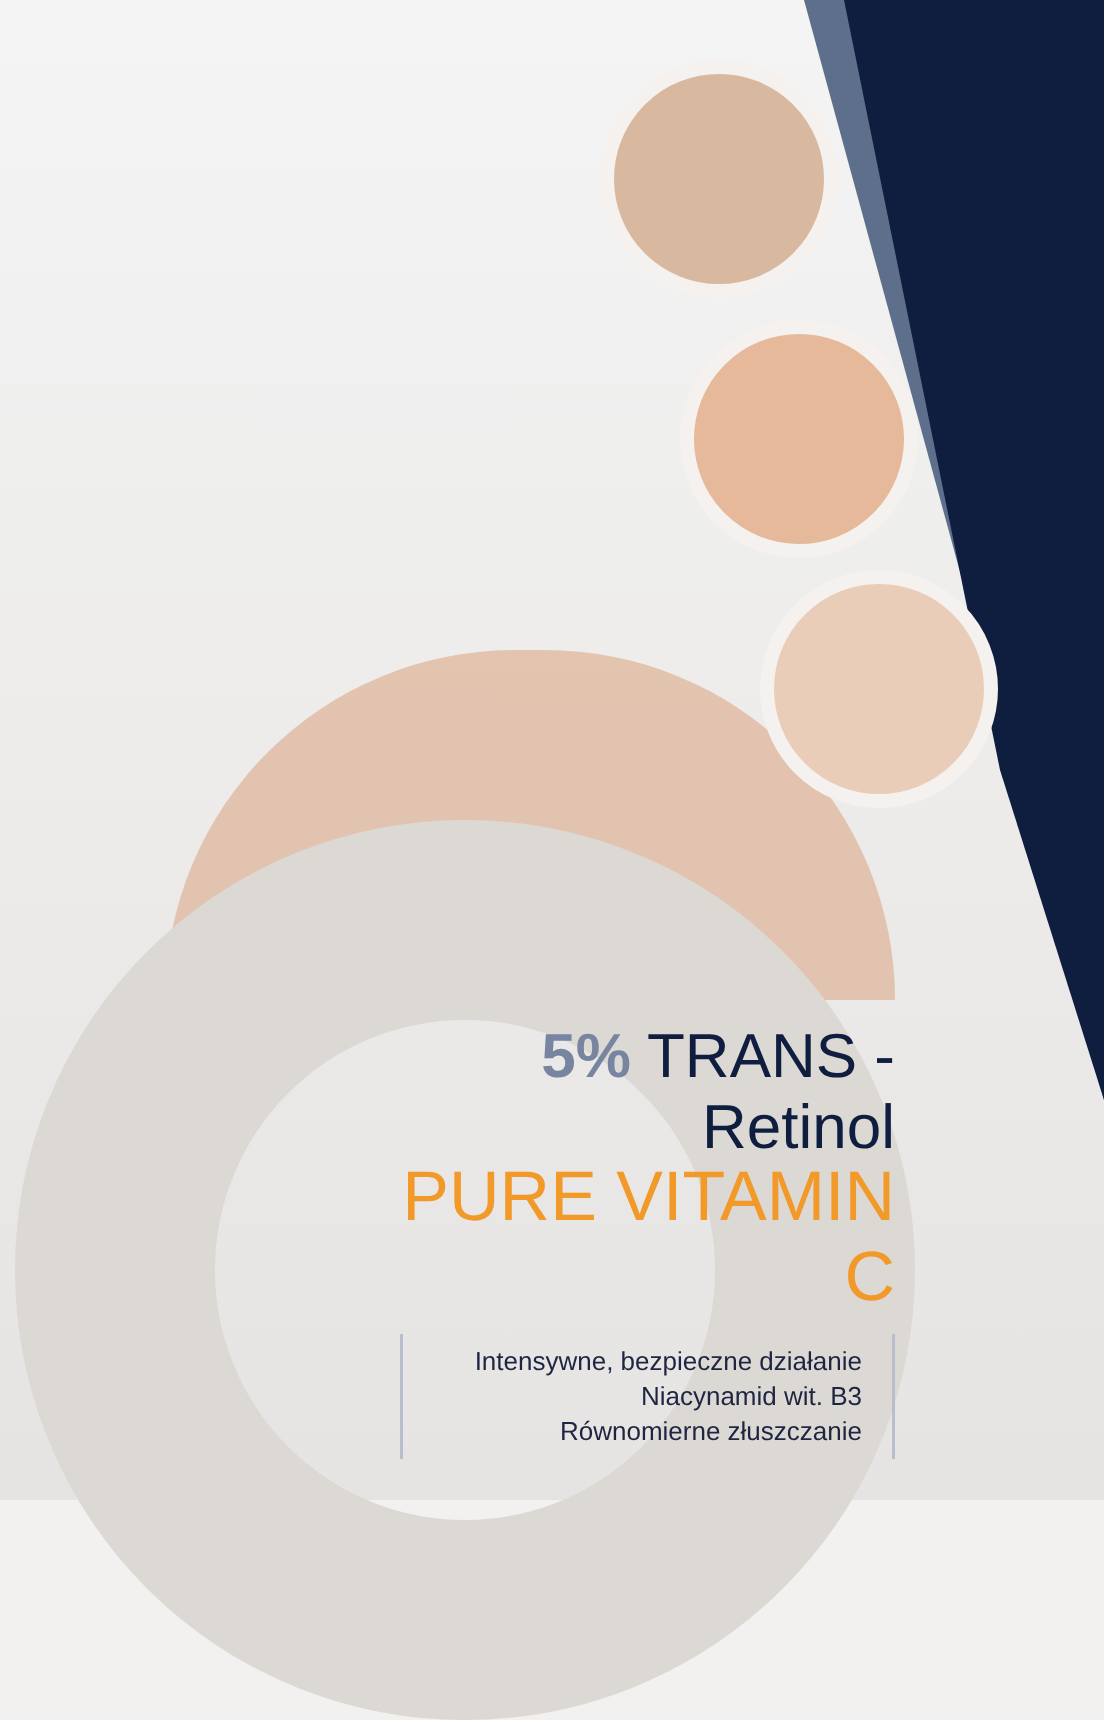5% TRANS - Retinol
PURE VITAMIN C
Intensywne, bezpieczne działanie
Niacynamid wit. B3
Równomierne złuszczanie